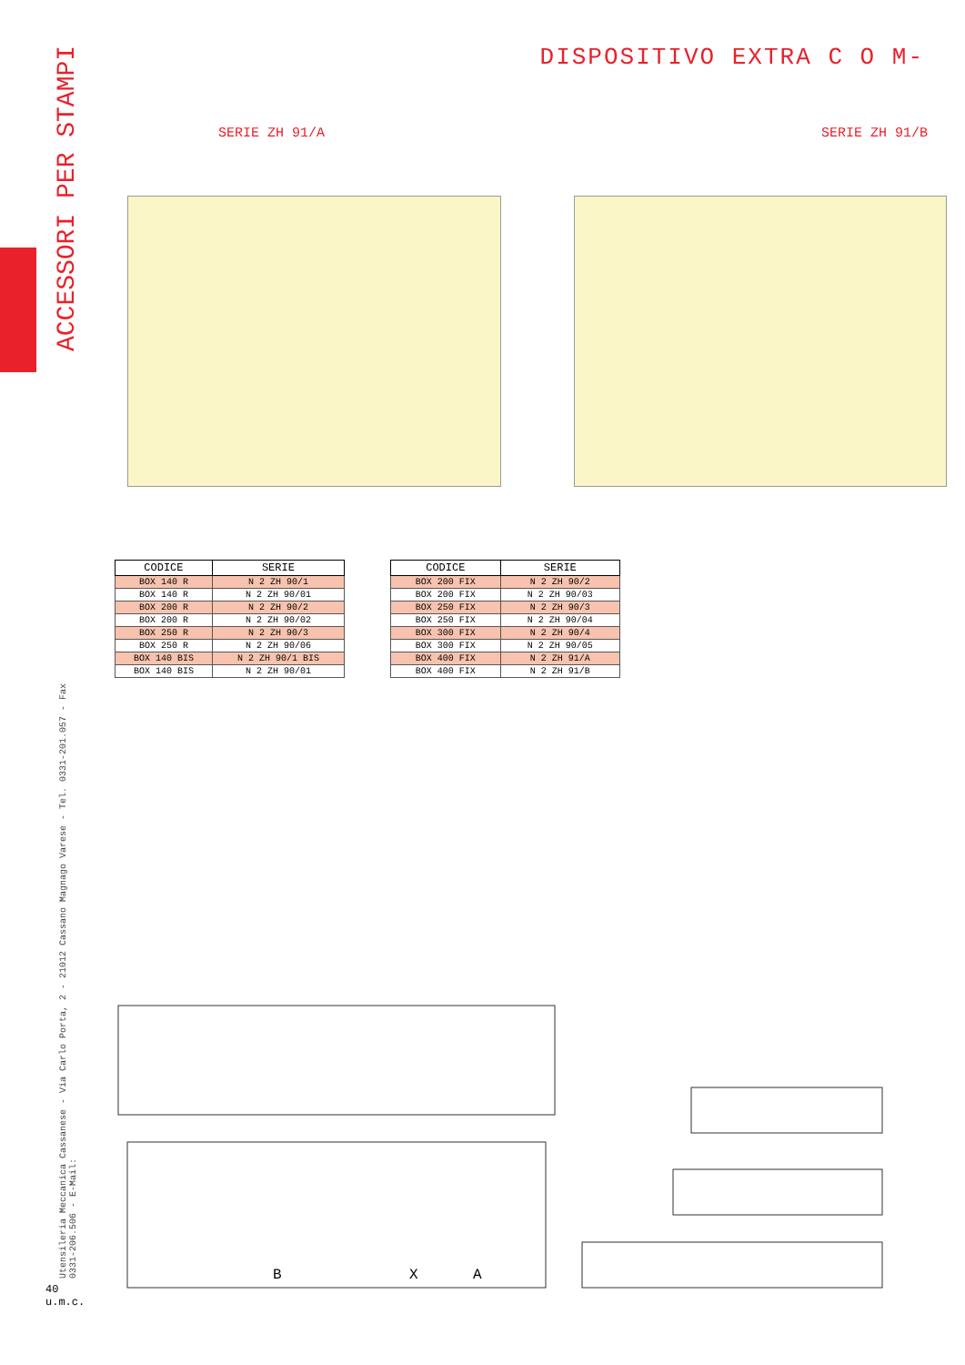ACCESSORI PER STAMPI
Utensileria Meccanica Cassanese - Via Carlo Porta, 2 - 21012 Cassano Magnago Varese - Tel. 0331-201.057 - Fax 0331-206.506 - E-Mail:
40 u.m.c.
DISPOSITIVO EXTRA C O M-
SERIE ZH 91/A SERIE ZH 91/B
| CODICE | SERIE |
| --- | --- |
| BOX 140 R | N 2 ZH 90/1 |
| BOX 140 R | N 2 ZH 90/01 |
| BOX 200 R | N 2 ZH 90/2 |
| BOX 200 R | N 2 ZH 90/02 |
| BOX 250 R | N 2 ZH 90/3 |
| BOX 250 R | N 2 ZH 90/06 |
| BOX 140 BIS | N 2 ZH 90/1 BIS |
| BOX 140 BIS | N 2 ZH 90/01 |
| CODICE | SERIE |
| --- | --- |
| BOX 200 FIX | N 2 ZH 90/2 |
| BOX 200 FIX | N 2 ZH 90/03 |
| BOX 250 FIX | N 2 ZH 90/3 |
| BOX 250 FIX | N 2 ZH 90/04 |
| BOX 300 FIX | N 2 ZH 90/4 |
| BOX 300 FIX | N 2 ZH 90/05 |
| BOX 400 FIX | N 2 ZH 91/A |
| BOX 400 FIX | N 2 ZH 91/B |
B
X
A